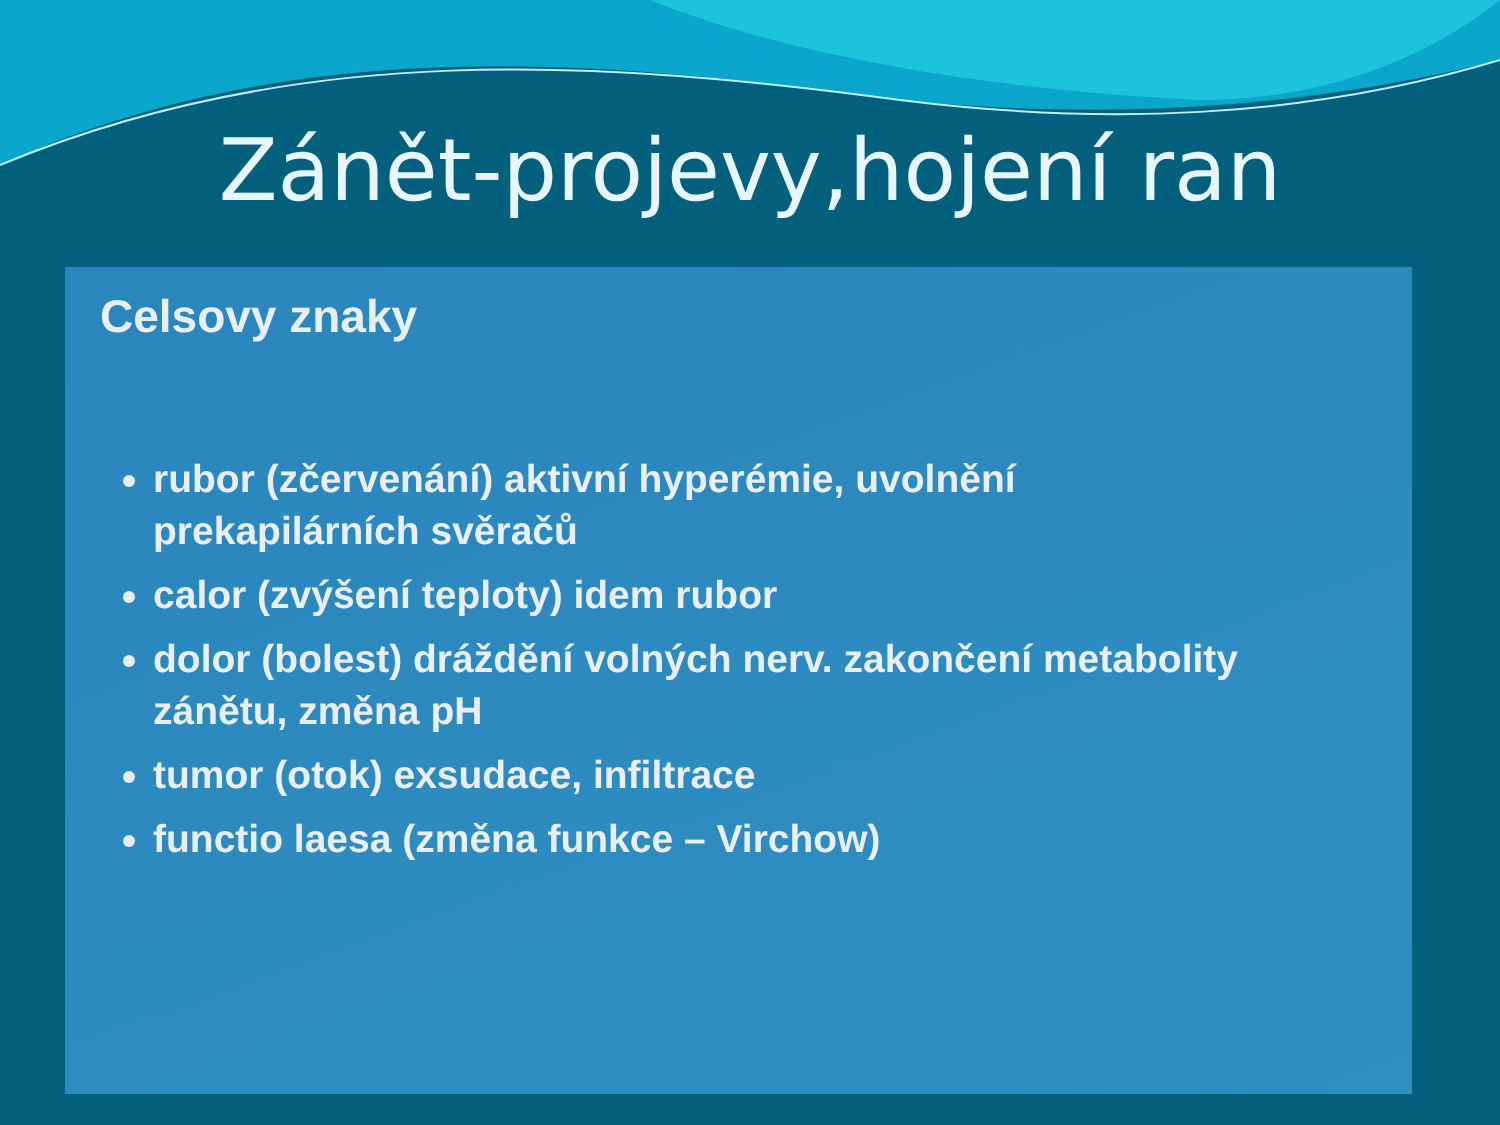Zánět-projevy,hojení ran
Celsovy znaky
rubor (zčervenání) aktivní hyperémie, uvolnění prekapilárních svěračů
calor (zvýšení teploty) idem rubor
dolor (bolest) dráždění volných nerv. zakončení metabolity zánětu, změna pH
tumor (otok) exsudace, infiltrace
functio laesa (změna funkce – Virchow)